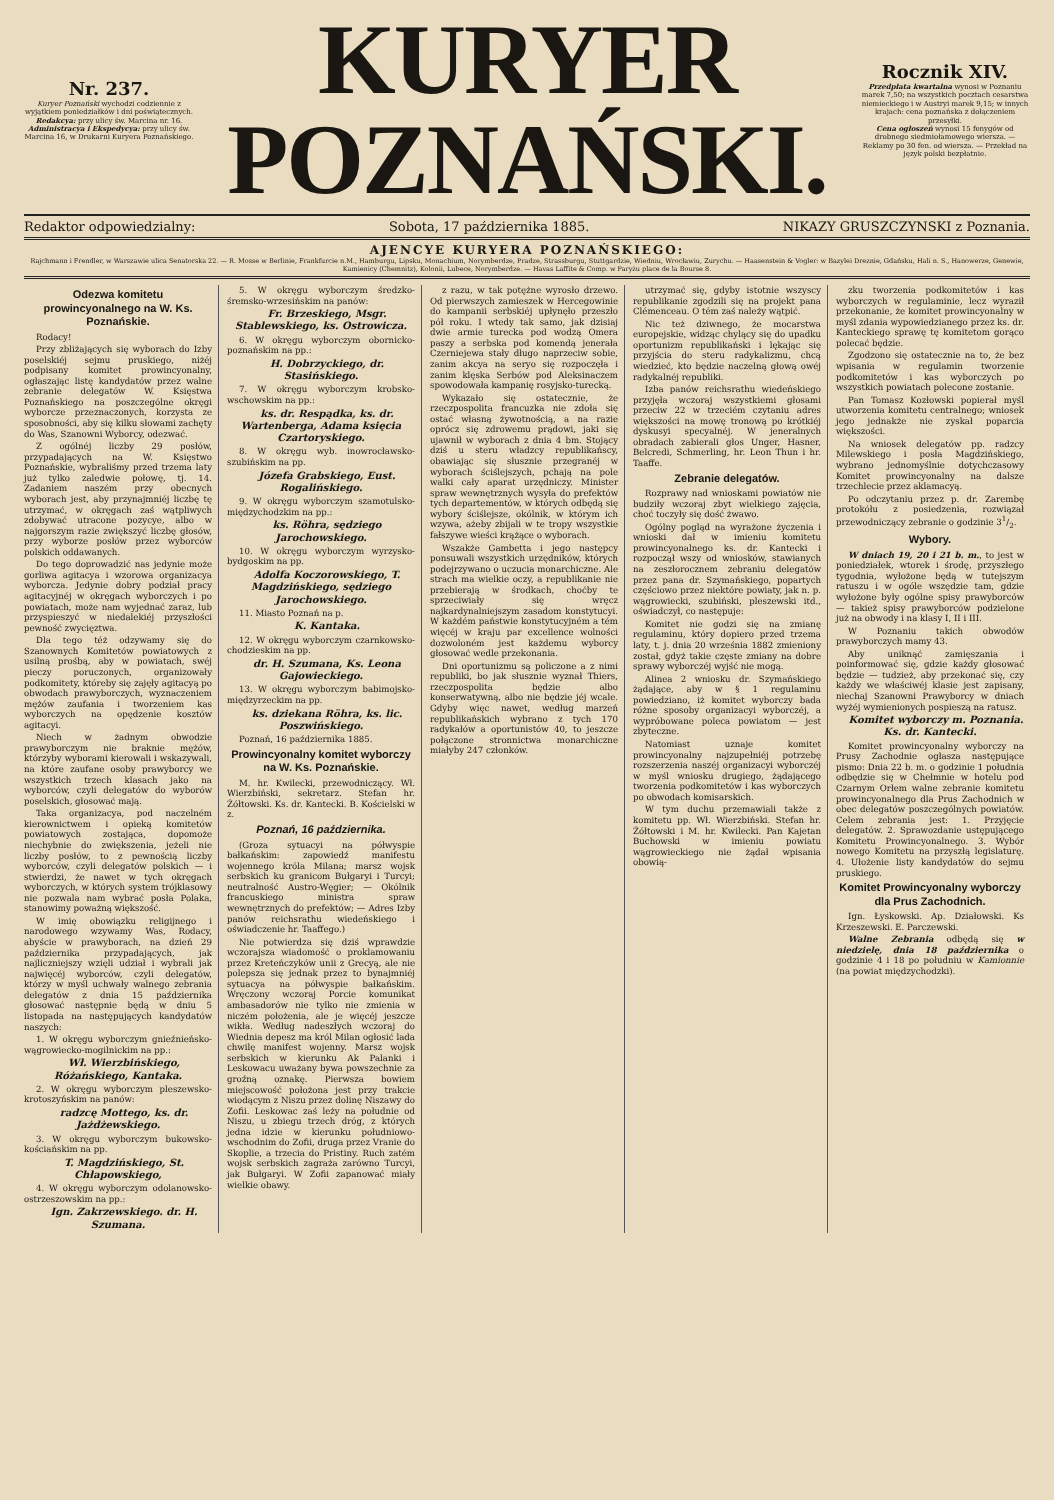Nr. 237.
Kuryer Poznański wychodzi codziennie z wyjątkiem poniedziałków i dni poświątecznych.
Redakcya: przy ulicy św. Marcina nr. 16.
Administracya i Ekspedycya: przy ulicy św. Marcina 16, w Drukarni Kuryera Poznańskiego.
KURYER POZNAŃSKI.
Rocznik XIV.
Przedpłata kwartalna wynosi w Poznaniu marek 7,50; na wszystkich pocztach cesarstwa niemieckiego i w Austryi marek 9,15; w innych krajach: cena poznańska z dołączeniem przesyłki.
Cena ogłoszeń wynosi 15 fenygów od drobnego siedmiołamowego wiersza. — Reklamy po 30 fen. od wiersza. — Przekład na język polski bezpłatnie.
Redaktor odpowiedzialny: Sobota, 17 października 1885. NIKAZY GRUSZCZYNSKI z Poznania.
AJENCYE KURYERA POZNAŃSKIEGO:
Rajchmann i Frendler, w Warszawie ulica Senatorska 22. — R. Mosse w Berlinie, Frankfurcie n.M., Hamburgu, Lipsku, Monachium, Norymberdze, Pradze, Strassburgu, Stuttgardzie, Wiedniu, Wrocławiu, Zurychu. — Haasenstein & Vogler: w Bazylei Dreznie, Gdańsku, Hali n. S., Hanowerze, Genewie, Kamienicy (Chemnitz), Kolonii, Lubece, Norymberdze. — Havas Laffite & Comp. w Paryżu place de la Bourse 8.
Odezwa komitetu prowincyonalnego na W. Ks. Poznańskie.
Rodacy!
Przy zbliżających się wyborach do Izby poselskiéj sejmu pruskiego, niżéj podpisany komitet prowincyonalny, ogłaszając listę kandydatów przez walne zebranie delegatów W. Księstwa Poznańskiego na poszczególne okręgi wyborcze przeznaczonych, korzysta ze sposobności, aby się kilku słowami zachęty do Was, Szanowni Wyborcy, odezwać.
Z ogólnéj liczby 29 posłów, przypadających na W. Księstwo Poznańskie, wybraliśmy przed trzema laty już tylko zaledwie połowę, tj. 14. Zadaniem naszém przy obecnych wyborach jest, aby przynajmniéj liczbę tę utrzymać, w okręgach zaś wątpliwych zdobywać utracone pozycye, albo w najgorszym razie zwiększyć liczbę głosów, przy wyborze posłów przez wyborców polskich oddawanych.
Do tego doprowadzić nas jedynie może gorliwa agitacya i wzorowa organizacya wyborcza. Jedynie dobry podział pracy agitacyjnéj w okręgach wyborczych i po powiatach, może nam wyjednać zaraz, lub przyspieszyć w niedalekiéj przyszłości pewność zwycięztwa.
Dla tego téż odzywamy się do Szanownych Komitetów powiatowych z usilną prośbą, aby w powiatach, swéj pieczy poruczonych, organizowały podkomitety, któreby się zajęły agitacyą po obwodach prawyborczych, wyznaczeniem mężów zaufania i tworzeniem kas wyborczych na opędzenie kosztów agitacyi.
Niech w żadnym obwodzie prawyborczym nie braknie mężów, którzyby wyborami kierowali i wskazywali, na które zaufane osoby prawyborcy we wszystkich trzech klasach jako na wyborców, czyli delegatów do wyborów poselskich, głosować mają.
Taka organizacya, pod naczelném kierownictwem i opieką komitetów powiatowych zostająca, dopomoże niechybnie do zwiększenia, jeżeli nie liczby posłów, to z pewnością liczby wyborców, czyli delegatów polskich — i stwierdzi, że nawet w tych okręgach wyborczych, w których system trójklasowy nie pozwala nam wybrać posła Polaka, stanowimy poważną większość.
W imię obowiązku religijnego i narodowego wzywamy Was, Rodacy, abyście w prawyborach, na dzień 29 października przypadających, jak najliczniejszy wzięli udział i wybrali jak najwięcéj wyborców, czyli delegatów, którzy w myśl uchwały walnego zebrania delegatów z dnia 15 października głosować następnie będą w dniu 5 listopada na następujących kandydatów naszych:
1. W okręgu wyborczym gnieźnieńsko-wągrowiecko-mogilnickim na pp.:
Wł. Wierzbińskiego, Różańskiego, Kantaka.
2. W okręgu wyborczym pleszewsko-krotoszyńskim na panów:
radzcę Mottego, ks. dr. Jażdżewskiego.
3. W okręgu wyborczym bukowsko-kościańskim na pp.
T. Magdzińskiego, St. Chłapowskiego,
4. W okręgu wyborczym odolanowsko-ostrzeszowskim na pp.:
Ign. Zakrzewskiego. dr. H. Szumana.
5. W okręgu wyborczym średzko-śremsko-wrzesińskim na panów:
Fr. Brzeskiego, Msgr. Stablewskiego, ks. Ostrowicza.
6. W okręgu wyborczym obornicko-poznańskim na pp.:
H. Dobrzyckiego, dr. Stasińskiego.
7. W okręgu wyborczym krobsko-wschowskim na pp.:
ks. dr. Respądka, ks. dr. Wartenberga, Adama księcia Czartoryskiego.
8. W okręgu wyb. inowrocławsko-szubińskim na pp.
Józefa Grabskiego, Eust. Rogalińskiego.
9. W okręgu wyborczym szamotulsko-międzychodzkim na pp.:
ks. Röhra, sędziego Jarochowskiego.
10. W okręgu wyborczym wyrzysko-bydgoskim na pp.
Adolfa Koczorowskiego, T. Magdzińskiego, sędziego Jarochowskiego.
11. Miasto Poznań na p.
K. Kantaka.
12. W okręgu wyborczym czarnkowsko-chodzieskim na pp.
dr. H. Szumana, Ks. Leona Gajowieckiego.
13. W okręgu wyborczym babimojsko-międzyrzeckim na pp.
ks. dziekana Röhra, ks. lic. Poszwińskiego.
Poznań, 16 października 1885.
Prowincyonalny komitet wyborczy na W. Ks. Poznańskie.
M. hr. Kwilecki, przewodniczący. Wł. Wierzbiński, sekretarz. Stefan hr. Żółtowski. Ks. dr. Kantecki. B. Kościelski w z.
Poznań, 16 października.
(Groza sytuacyi na półwyspie bałkańskim: zapowiedź manifestu wojennego króla Milana; marsz wojsk serbskich ku granicom Bułgaryi i Turcyi; neutralność Austro-Węgier; — Okólnik francuskiego ministra spraw wewnętrznych do prefektów; — Adres Izby panów reichsrathu wiedeńskiego i oświadczenie hr. Taaffego.)
Nie potwierdza się dziś wprawdzie wczorajsza wiadomość o proklamowaniu przez Kreteńczyków unii z Grecyą, ale nie polepsza się jednak przez to bynajmniéj sytuacya na półwyspie bałkańskim. Wręczony wczoraj Porcie komunikat ambasadorów nie tylko nie zmienia w niczém położenia, ale je więcéj jeszcze wikła. Według nadeszłych wczoraj do Wiednia depesz ma król Milan ogłosić lada chwilę manifest wojenny. Marsz wojsk serbskich w kierunku Ak Palanki i Leskowacu uważany bywa powszechnie za groźną oznakę. Pierwsza bowiem miejscowość położona jest przy trakcie wiodącym z Niszu przez dolinę Niszawy do Zofii. Leskowac zaś leży na południe od Niszu, u zbiegu trzech dróg, z których jedna idzie w kierunku południowo-wschodnim do Zofii, druga przez Vranie do Skoplie, a trzecia do Pristiny. Ruch zatém wojsk serbskich zagraża zarówno Turcyi, jak Bułgaryi. W Zofii zapanować miały wielkie obawy.
z razu, w tak potężne wyrosło drzewo. Od pierwszych zamieszek w Hercegowinie do kampanii serbskiéj upłynęło przeszło pół roku. I wtedy tak samo, jak dzisiaj dwie armie turecka pod wodzą Omera paszy a serbska pod komendą jenerała Czerniejewa stały długo naprzeciw sobie, zanim akcya na seryo się rozpoczęła i zanim klęska Serbów pod Aleksinaczem spowodowała kampanię rosyjsko-turecką.
Wykazało się ostatecznie, że rzeczpospolita francuzka nie zdoła się ostać własną żywotnością, a na razie oprócz się zdrowemu prądowi, jaki się ujawnił w wyborach z dnia 4 bm. Stojący dziś u steru władzcy republikańscy, obawiając się słusznie przegranéj w wyborach ściślejszych, pchają na pole walki cały aparat urzędniczy. Minister spraw wewnętrznych wysyła do prefektów tych departementów, w których odbędą się wybory ściślejsze, okólnik, w którym ich wzywa, ażeby zbijali w te tropy wszystkie fałszywe wieści krążące o wyborach.
Wszakże Gambetta i jego następcy ponsuwali wszystkich urzędników, których podejrzywano o uczucia monarchiczne. Ale strach ma wielkie oczy, a republikanie nie przebierają w środkach, choćby te sprzeciwiały się wręcz najkardynalniejszym zasadom konstytucyi. W każdém państwie konstytucyjném a tém więcéj w kraju par excellence wolności dozwoloném jest każdemu wyborcy głosować wedle przekonania.
Dni oportunizmu są policzone a z nimi republiki, bo jak słusznie wyznał Thiers, rzeczpospolita będzie albo konserwatywną, albo nie będzie jéj wcale. Gdyby więc nawet, według marzeń republikańskich wybrano z tych 170 radykałów a oportunistów 40, to jeszcze połączone stronnictwa monarchiczne miałyby 247 członków.
utrzymać się, gdyby istotnie wszyscy republikanie zgodzili się na projekt pana Clémenceau. O tém zaś należy wątpić.
Nic też dziwnego, że mocarstwa europejskie, widząc chylący się do upadku oportunizm republikański i lękając się przyjścia do steru radykalizmu, chcą wiedzieć, kto będzie naczelną głową owéj radykalnéj republiki.
Izba panów reichsrathu wiedeńskiego przyjęła wczoraj wszystkiemi głosami przeciw 22 w trzeciém czytaniu adres większości na mowę tronową po krótkiéj dyskusyi specyalnéj. W jeneralnych obradach zabierali głos Unger, Hasner, Belcredi, Schmerling, hr. Leon Thun i hr. Taaffe.
Zebranie delegatów.
Rozprawy nad wnioskami powiatów nie budziły wczoraj zbyt wielkiego zajęcia, choć toczyły się dość żwawo.
Ogólny pogląd na wyrażone życzenia i wnioski dał w imieniu komitetu prowincyonalnego ks. dr. Kantecki i rozpoczął wszy od wniosków, stawianych na zeszłorocznem zebraniu delegatów przez pana dr. Szymańskiego, popartych częściowo przez niektóre powiaty, jak n. p. wągrowiecki, szubiński, pleszewski itd., oświadczył, co następuje:
Komitet nie godzi się na zmianę regulaminu, który dopiero przed trzema laty, t. j. dnia 20 września 1882 zmieniony został, gdyż takie częste zmiany na dobre sprawy wyborczéj wyjść nie mogą.
Alinea 2 wniosku dr. Szymańskiego żądające, aby w § 1 regulaminu powiedziano, iż komitet wyborczy bada różne sposoby organizacyi wyborczéj, a wypróbowane poleca powiatom — jest zbyteczne.
Natomiast uznaje komitet prowincyonalny najzupełniéj potrzebę rozszerzenia naszéj organizacyi wyborczéj w myśl wniosku drugiego, żądającego tworzenia podkomitetów i kas wyborczych po obwodach komisarskich.
W tym duchu przemawiali także z komitetu pp. Wł. Wierzbiński. Stefan hr. Żółtowski i M. hr. Kwilecki. Pan Kajetan Buchowski w imieniu powiatu wągrowieckiego nie żądał wpisania obowią-
zku tworzenia podkomitetów i kas wyborczych w regulaminie, lecz wyraził przekonanie, że komitet prowincyonalny w myśl zdania wypowiedzianego przez ks. dr. Kanteckiego sprawę tę komitetom gorąco polecać będzie.
Zgodzono się ostatecznie na to, że bez wpisania w regulamin tworzenie podkomitetów i kas wyborczych po wszystkich powiatach polecone zostanie.
Pan Tomasz Kozłowski popierał myśl utworzenia komitetu centralnego; wniosek jego jednakże nie zyskał poparcia większości.
Na wniosek delegatów pp. radzcy Milewskiego i posła Magdzińskiego, wybrano jednomyślnie dotychczasowy Komitet prowincyonalny na dalsze trzechlecie przez aklamacyą.
Po odczytaniu przez p. dr. Zarembę protokółu z posiedzenia, rozwiązał przewodniczący zebranie o godzinie 31/2.
Wybory.
W dniach 19, 20 i 21 b. m., to jest w poniedziałek, wtorek i środę, przyszłego tygodnia, wyłożone będą w tutejszym ratuszu i w ogóle wszędzie tam, gdzie wyłożone były ogólne spisy prawyborców — takież spisy prawyborców podzielone już na obwody i na klasy I, II i III.
W Poznaniu takich obwodów prawyborczych mamy 43.
Aby uniknąć zamięszania i poinformować się, gdzie każdy głosować będzie — tudzież, aby przekonać się, czy każdy we właściwéj klasie jest zapisany, niechaj Szanowni Prawyborcy w dniach wyżéj wymienionych pospieszą na ratusz.
Komitet wyborczy m. Poznania. Ks. dr. Kantecki.
Komitet prowincyonalny wyborczy na Prusy Zachodnie ogłasza następujące pismo: Dnia 22 b. m. o godzinie 1 południa odbędzie się w Chełmnie w hotelu pod Czarnym Orłem walne zebranie komitetu prowincyonalnego dla Prus Zachodnich w obec delegatów poszczególnych powiatów. Celem zebrania jest: 1. Przyjęcie delegatów. 2. Sprawozdanie ustępującego Komitetu Prowincyonalnego. 3. Wybór nowego Komitetu na przyszłą legislaturę. 4. Ułożenie listy kandydatów do sejmu pruskiego.
Komitet Prowincyonalny wyborczy dla Prus Zachodnich.
Ign. Łyskowski. Ap. Działowski. Ks Krzeszewski. E. Parczewski.
Walne Zebrania odbędą się w niedzielę, dnia 18 października o godzinie 4 i 18 po południu w Kamionnie (na powiat międzychodzki).